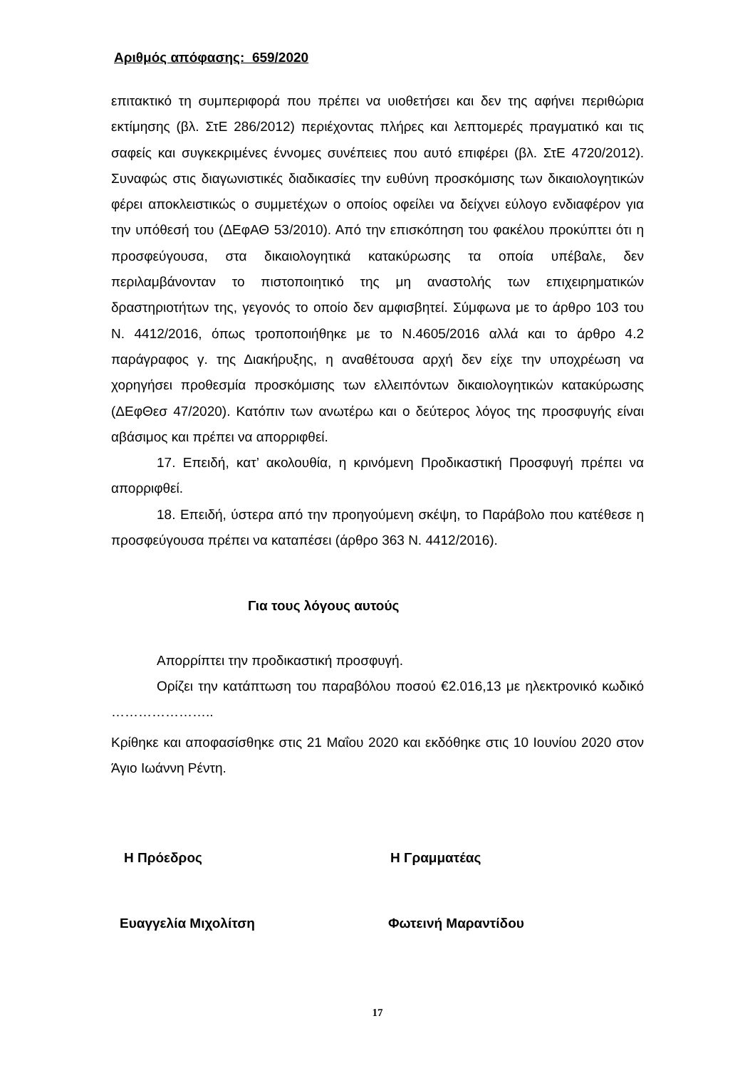Αριθμός απόφασης: 659/2020
επιτακτικό τη συμπεριφορά που πρέπει να υιοθετήσει και δεν της αφήνει περιθώρια εκτίμησης (βλ. ΣτΕ 286/2012) περιέχοντας πλήρες και λεπτομερές πραγματικό και τις σαφείς και συγκεκριμένες έννομες συνέπειες που αυτό επιφέρει (βλ. ΣτΕ 4720/2012). Συναφώς στις διαγωνιστικές διαδικασίες την ευθύνη προσκόμισης των δικαιολογητικών φέρει αποκλειστικώς ο συμμετέχων ο οποίος οφείλει να δείχνει εύλογο ενδιαφέρον για την υπόθεσή του (ΔΕφΑΘ 53/2010). Από την επισκόπηση του φακέλου προκύπτει ότι η προσφεύγουσα, στα δικαιολογητικά κατακύρωσης τα οποία υπέβαλε, δεν περιλαμβάνονταν το πιστοποιητικό της μη αναστολής των επιχειρηματικών δραστηριοτήτων της, γεγονός το οποίο δεν αμφισβητεί. Σύμφωνα με το άρθρο 103 του Ν. 4412/2016, όπως τροποποιήθηκε με το Ν.4605/2016 αλλά και το άρθρο 4.2 παράγραφος γ. της Διακήρυξης, η αναθέτουσα αρχή δεν είχε την υποχρέωση να χορηγήσει προθεσμία προσκόμισης των ελλειπόντων δικαιολογητικών κατακύρωσης (ΔΕφΘεσ 47/2020). Κατόπιν των ανωτέρω και ο δεύτερος λόγος της προσφυγής είναι αβάσιμος και πρέπει να απορριφθεί.
17. Επειδή, κατ’ ακολουθία, η κρινόμενη Προδικαστική Προσφυγή πρέπει να απορριφθεί.
18. Επειδή, ύστερα από την προηγούμενη σκέψη, το Παράβολο που κατέθεσε η προσφεύγουσα πρέπει να καταπέσει (άρθρο 363 Ν. 4412/2016).
Για τους λόγους αυτούς
Απορρίπτει την προδικαστική προσφυγή.
Ορίζει την κατάπτωση του παραβόλου ποσού €2.016,13 με ηλεκτρονικό κωδικό …………………..
Κρίθηκε και αποφασίσθηκε στις 21 Μαΐου 2020 και εκδόθηκε στις 10 Ιουνίου 2020 στον Άγιο Ιωάννη Ρέντη.
Η Πρόεδρος Η Γραμματέας
Ευαγγελία Μιχολίτση Φωτεινή Μαραντίδου
17